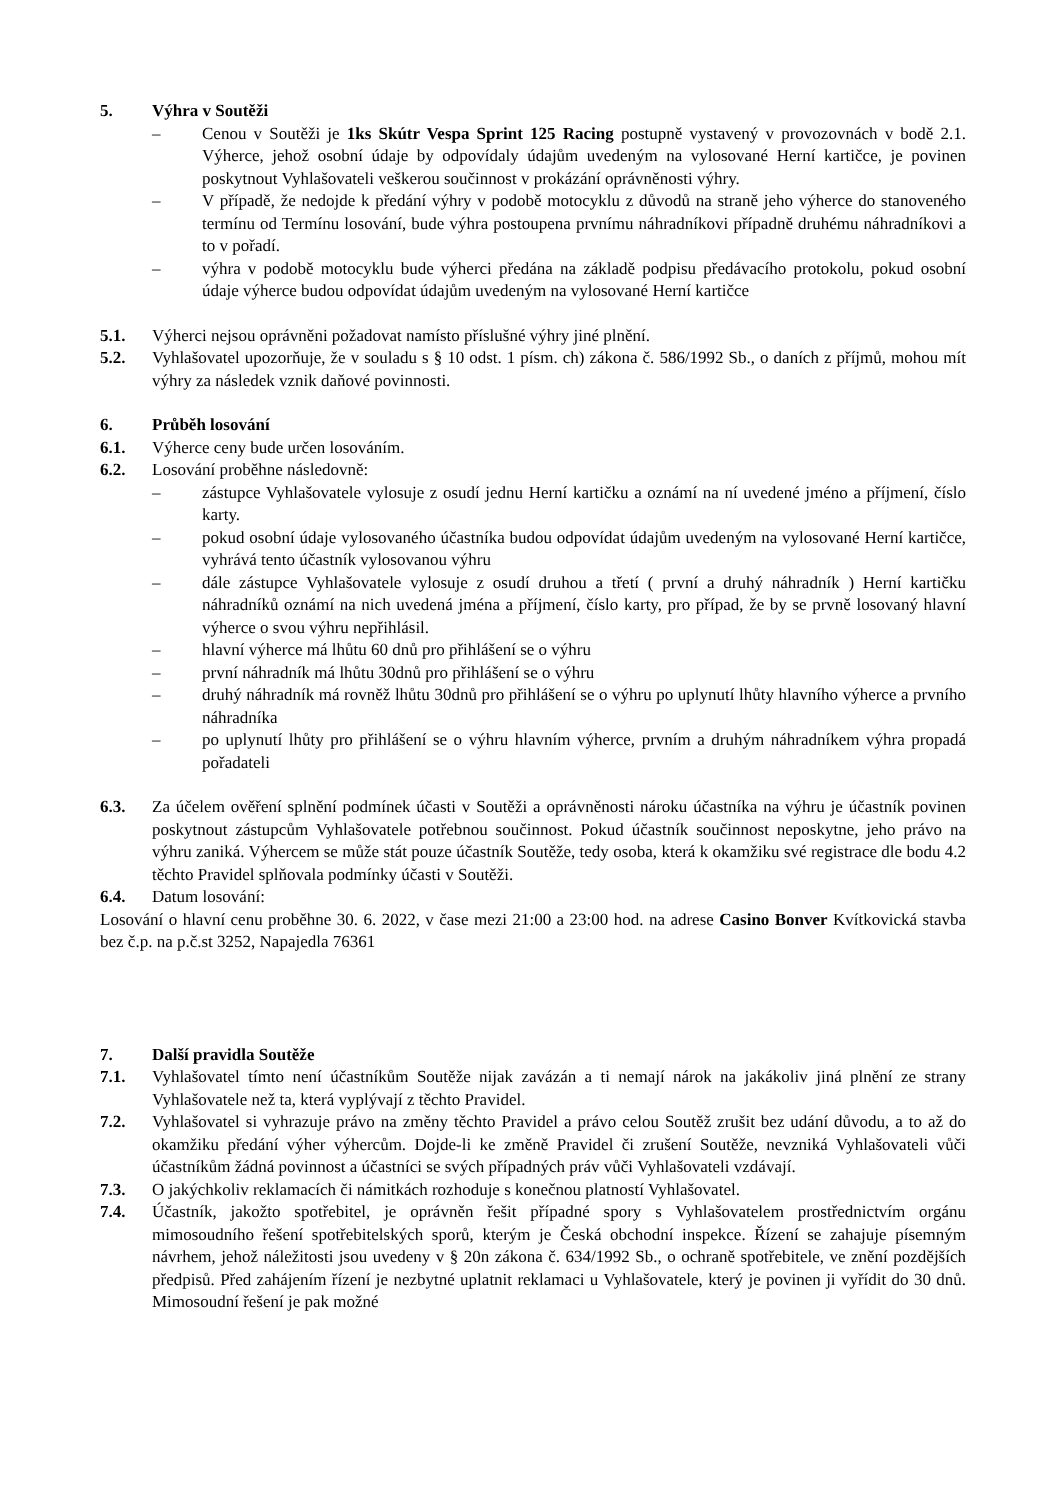5. Výhra v Soutěži
– Cenou v Soutěži je 1ks Skútr Vespa Sprint 125 Racing postupně vystavený v provozovnách v bodě 2.1. Výherce, jehož osobní údaje by odpovídaly údajům uvedeným na vylosované Herní kartičce, je povinen poskytnout Vyhlašovateli veškerou součinnost v prokázání oprávněnosti výhry.
– V případě, že nedojde k předání výhry v podobě motocyklu z důvodů na straně jeho výherce do stanoveného termínu od Termínu losování, bude výhra postoupena prvnímu náhradníkovi případně druhému náhradníkovi a to v pořadí.
– výhra v podobě motocyklu bude výherci předána na základě podpisu předávacího protokolu, pokud osobní údaje výherce budou odpovídat údajům uvedeným na vylosované Herní kartičce
5.1. Výherci nejsou oprávněni požadovat namísto příslušné výhry jiné plnění.
5.2. Vyhlašovatel upozorňuje, že v souladu s § 10 odst. 1 písm. ch) zákona č. 586/1992 Sb., o daních z příjmů, mohou mít výhry za následek vznik daňové povinnosti.
6. Průběh losování
6.1. Výherce ceny bude určen losováním.
6.2. Losování proběhne následovně:
– zástupce Vyhlašovatele vylosuje z osudí jednu Herní kartičku a oznámí na ní uvedené jméno a příjmení, číslo karty.
– pokud osobní údaje vylosovaného účastníka budou odpovídat údajům uvedeným na vylosované Herní kartičce, vyhrává tento účastník vylosovanou výhru
– dále zástupce Vyhlašovatele vylosuje z osudí druhou a třetí ( první a druhý náhradník ) Herní kartičku náhradníků oznámí na nich uvedená jména a příjmení, číslo karty, pro případ, že by se prvně losovaný hlavní výherce o svou výhru nepřihlásil.
– hlavní výherce má lhůtu 60 dnů pro přihlášení se o výhru
– první náhradník má lhůtu 30dnů pro přihlášení se o výhru
– druhý náhradník má rovněž lhůtu 30dnů pro přihlášení se o výhru po uplynutí lhůty hlavního výherce a prvního náhradníka
– po uplynutí lhůty pro přihlášení se o výhru hlavním výherce, prvním a druhým náhradníkem výhra propadá pořadateli
6.3. Za účelem ověření splnění podmínek účasti v Soutěži a oprávněnosti nároku účastníka na výhru je účastník povinen poskytnout zástupcům Vyhlašovatele potřebnou součinnost. Pokud účastník součinnost neposkytne, jeho právo na výhru zaniká. Výhercem se může stát pouze účastník Soutěže, tedy osoba, která k okamžiku své registrace dle bodu 4.2 těchto Pravidel splňovala podmínky účasti v Soutěži.
6.4. Datum losování:
Losování o hlavní cenu proběhne 30. 6. 2022, v čase mezi 21:00 a 23:00 hod. na adrese Casino Bonver Kvítkovická stavba bez č.p. na p.č.st 3252, Napajedla 76361
7. Další pravidla Soutěže
7.1. Vyhlašovatel tímto není účastníkům Soutěže nijak zavázán a ti nemají nárok na jakákoliv jiná plnění ze strany Vyhlašovatele než ta, která vyplývají z těchto Pravidel.
7.2. Vyhlašovatel si vyhrazuje právo na změny těchto Pravidel a právo celou Soutěž zrušit bez udání důvodu, a to až do okamžiku předání výher výhercům. Dojde-li ke změně Pravidel či zrušení Soutěže, nevzniká Vyhlašovateli vůči účastníkům žádná povinnost a účastníci se svých případných práv vůči Vyhlašovateli vzdávají.
7.3. O jakýchkoliv reklamacích či námitkách rozhoduje s konečnou platností Vyhlašovatel.
7.4. Účastník, jakožto spotřebitel, je oprávněn řešit případné spory s Vyhlašovatelem prostřednictvím orgánu mimosoudního řešení spotřebitelských sporů, kterým je Česká obchodní inspekce. Řízení se zahajuje písemným návrhem, jehož náležitosti jsou uvedeny v § 20n zákona č. 634/1992 Sb., o ochraně spotřebitele, ve znění pozdějších předpisů. Před zahájením řízení je nezbytné uplatnit reklamaci u Vyhlašovatele, který je povinen ji vyřídit do 30 dnů. Mimosoudní řešení je pak možné